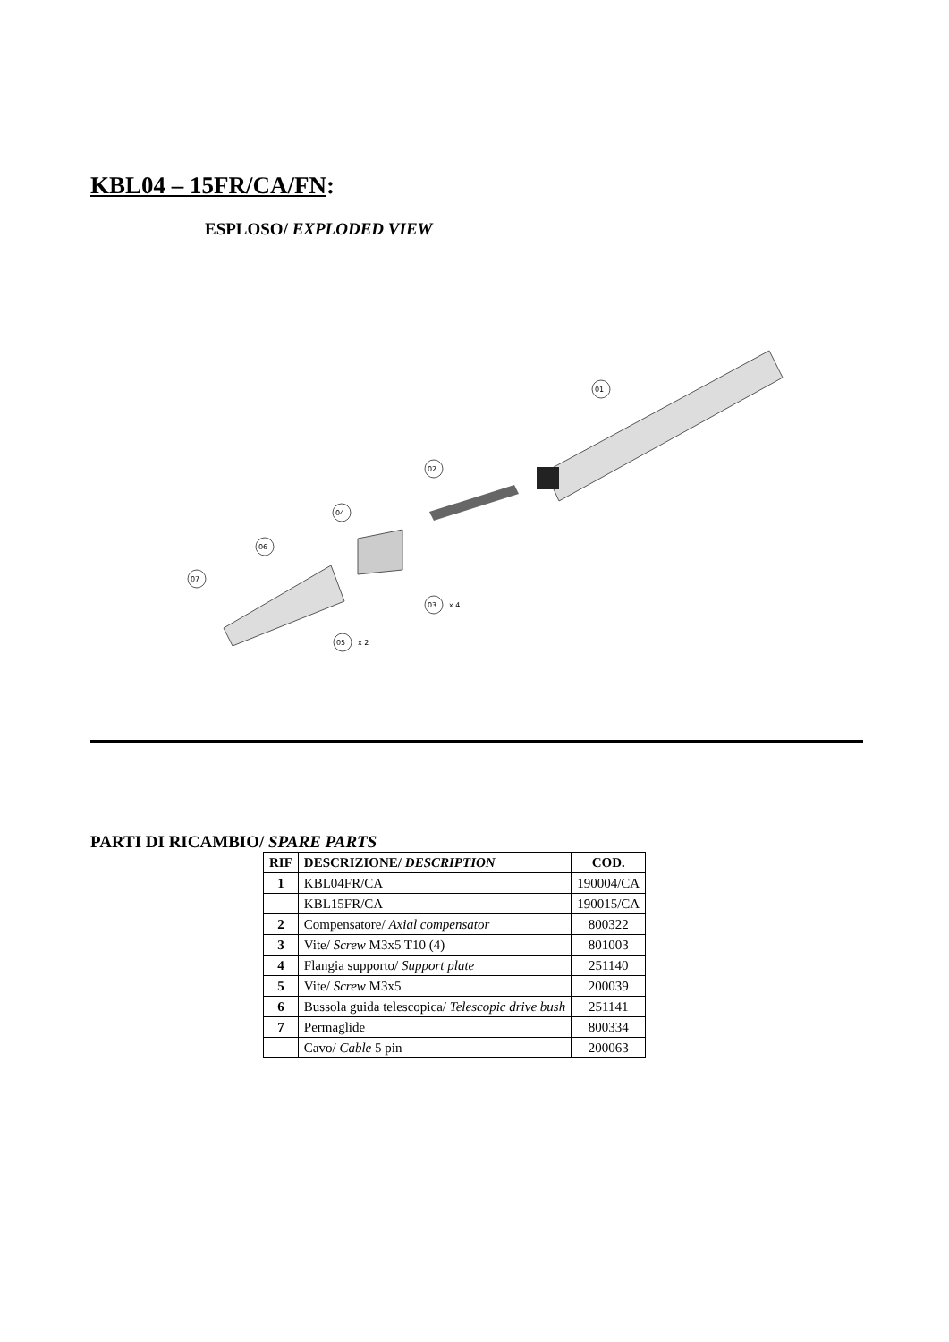KBL04 – 15FR/CA/FN:
ESPLOSO/ EXPLODED VIEW
01
02
04
06
07
03
x 4
05
x 2
PARTI DI RICAMBIO/ SPARE PARTS
| RIF | DESCRIZIONE/ DESCRIPTION | COD. |
| --- | --- | --- |
| 1 | KBL04FR/CA | 190004/CA |
| | KBL15FR/CA | 190015/CA |
| 2 | Compensatore/ Axial compensator | 800322 |
| 3 | Vite/ Screw M3x5 T10 (4) | 801003 |
| 4 | Flangia supporto/ Support plate | 251140 |
| 5 | Vite/ Screw M3x5 | 200039 |
| 6 | Bussola guida telescopica/ Telescopic drive bush | 251141 |
| 7 | Permaglide | 800334 |
| | Cavo/ Cable 5 pin | 200063 |